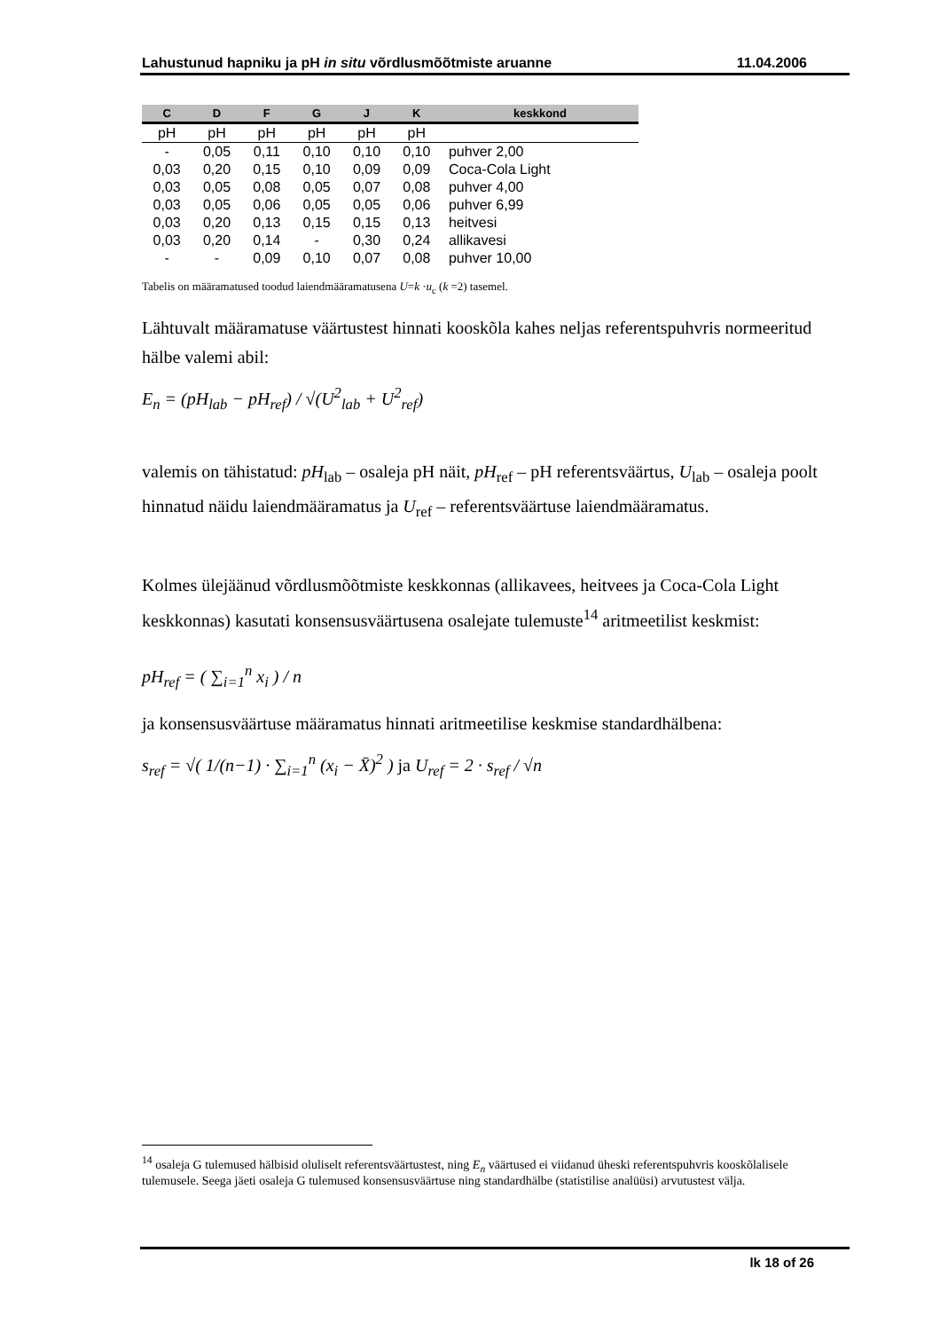Lahustunud hapniku ja pH in situ võrdlusmõõtmiste aruanne 11.04.2006
| C | D | F | G | J | K | keskkond |
| --- | --- | --- | --- | --- | --- | --- |
| pH | pH | pH | pH | pH | pH | |
| - | 0,05 | 0,11 | 0,10 | 0,10 | 0,10 | puhver 2,00 |
| 0,03 | 0,20 | 0,15 | 0,10 | 0,09 | 0,09 | Coca-Cola Light |
| 0,03 | 0,05 | 0,08 | 0,05 | 0,07 | 0,08 | puhver 4,00 |
| 0,03 | 0,05 | 0,06 | 0,05 | 0,05 | 0,06 | puhver 6,99 |
| 0,03 | 0,20 | 0,13 | 0,15 | 0,15 | 0,13 | heitvesi |
| 0,03 | 0,20 | 0,14 | - | 0,30 | 0,24 | allikavesi |
| - | - | 0,09 | 0,10 | 0,07 | 0,08 | puhver 10,00 |
Tabelis on määramatused toodud laiendmääramatusena U=k ·u<sub>c</sub> (k =2) tasemel.
Lähtuvalt määramatuse väärtustest hinnati kooskõla kahes neljas referentspuhvris normeeritud hälbe valemi abil:
E<sub>n</sub> = (pH<sub>lab</sub> − pH<sub>ref</sub>) / √(U<sup>2</sup><sub>lab</sub> + U<sup>2</sup><sub>ref</sub>)
valemis on tähistatud: pH<sub>lab</sub> – osaleja pH näit, pH<sub>ref</sub> – pH referentsväärtus, U<sub>lab</sub> – osaleja poolt hinnatud näidu laiendmääramatus ja U<sub>ref</sub> – referentsväärtuse laiendmääramatus.
Kolmes ülejäänud võrdlusmõõtmiste keskkonnas (allikavees, heitvees ja Coca-Cola Light keskkonnas) kasutati konsensusväärtusena osalejate tulemuste<sup>14</sup> aritmeetilist keskmist:
pH<sub>ref</sub> = ( ∑<sub>i=1</sub><sup>n</sup> x<sub>i</sub> ) / n
ja konsensusväärtuse määramatus hinnati aritmeetilise keskmise standardhälbena:
s<sub>ref</sub> = √( 1/(n−1) · ∑<sub>i=1</sub><sup>n</sup> (x<sub>i</sub> − X̄)<sup>2</sup> ) ja U<sub>ref</sub> = 2 · s<sub>ref</sub> / √n
<sup>14</sup> osaleja G tulemused hälbisid oluliselt referentsväärtustest, ning E<sub>n</sub> väärtused ei viidanud üheski referentspuhvris kooskõlalisele tulemusele. Seega jäeti osaleja G tulemused konsensusväärtuse ning standardhälbe (statistilise analüüsi) arvutustest välja.
lk 18 of 26